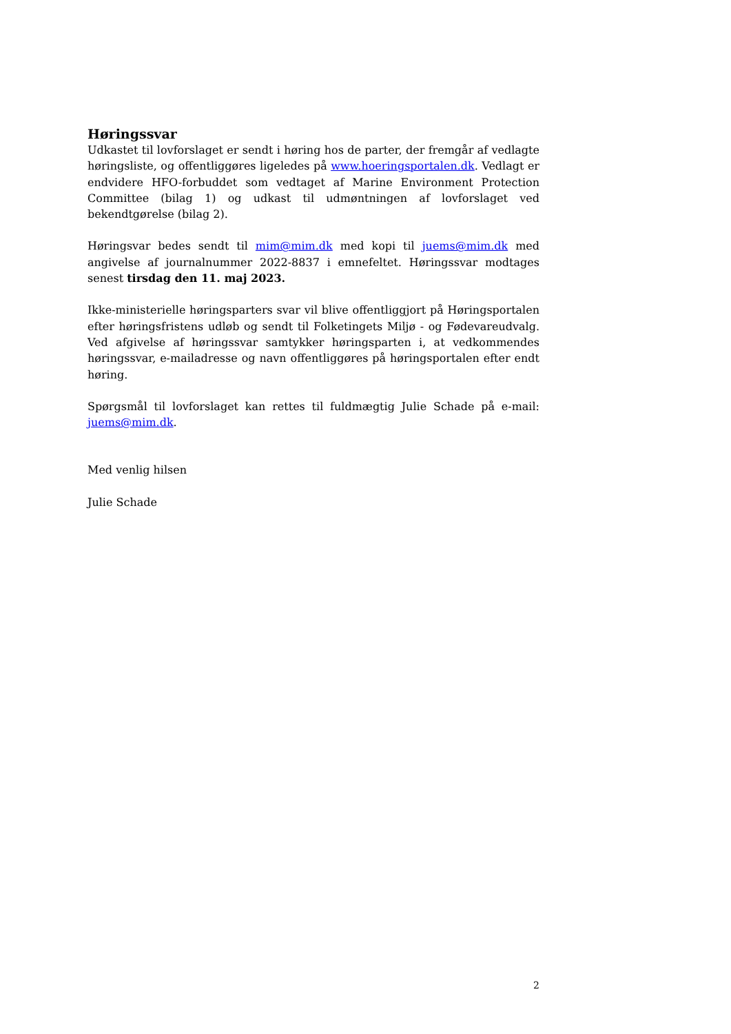Høringssvar
Udkastet til lovforslaget er sendt i høring hos de parter, der fremgår af vedlagte høringsliste, og offentliggøres ligeledes på www.hoeringsportalen.dk. Vedlagt er endvidere HFO-forbuddet som vedtaget af Marine Environment Protection Committee (bilag 1) og udkast til udmøntningen af lovforslaget ved bekendtgørelse (bilag 2).
Høringsvar bedes sendt til mim@mim.dk med kopi til juems@mim.dk med angivelse af journalnummer 2022-8837 i emnefeltet. Høringssvar modtages senest tirsdag den 11. maj 2023.
Ikke-ministerielle høringsparters svar vil blive offentliggjort på Høringsportalen efter høringsfristens udløb og sendt til Folketingets Miljø - og Fødevareudvalg. Ved afgivelse af høringssvar samtykker høringsparten i, at vedkommendes høringssvar, e-mailadresse og navn offentliggøres på høringsportalen efter endt høring.
Spørgsmål til lovforslaget kan rettes til fuldmægtig Julie Schade på e-mail: juems@mim.dk.
Med venlig hilsen
Julie Schade
2